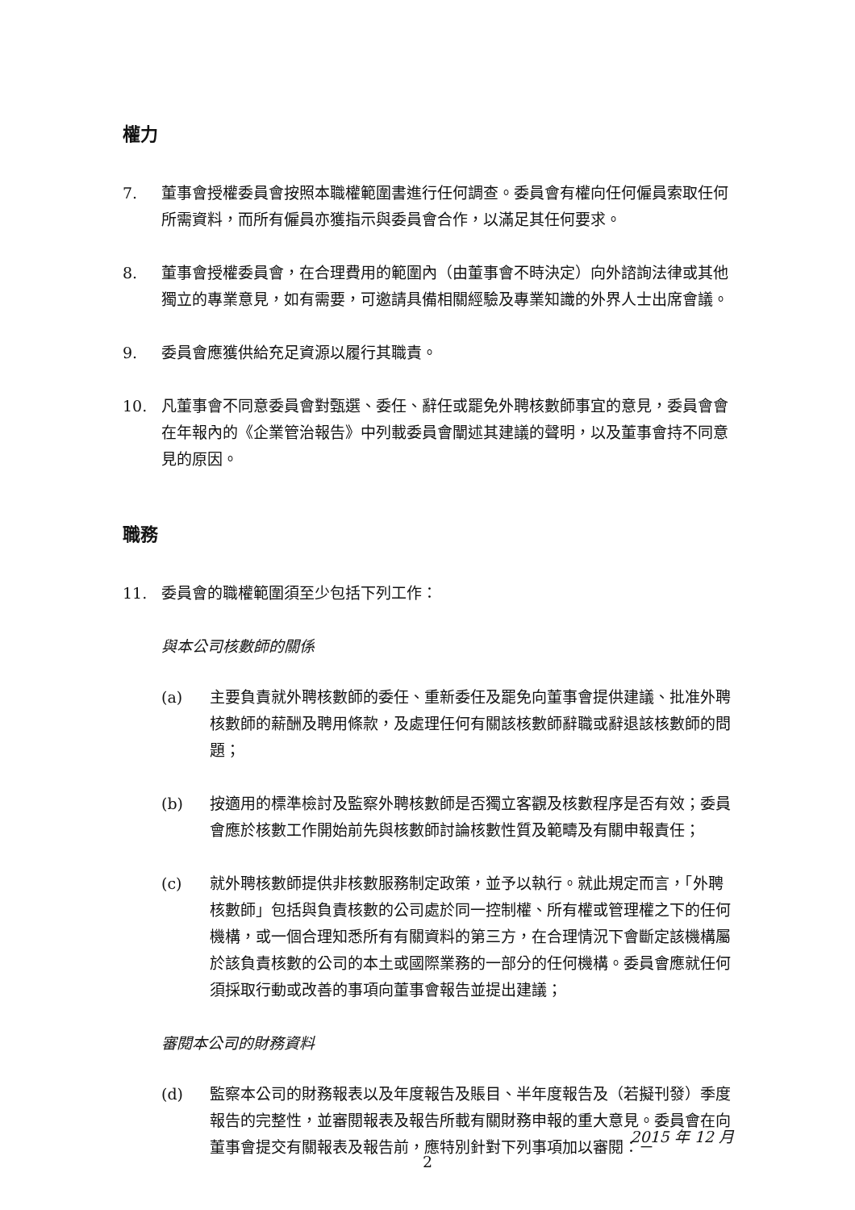權力
7. 董事會授權委員會按照本職權範圍書進行任何調查。委員會有權向任何僱員索取任何所需資料，而所有僱員亦獲指示與委員會合作，以滿足其任何要求。
8. 董事會授權委員會，在合理費用的範圍內（由董事會不時決定）向外諮詢法律或其他獨立的專業意見，如有需要，可邀請具備相關經驗及專業知識的外界人士出席會議。
9. 委員會應獲供給充足資源以履行其職責。
10. 凡董事會不同意委員會對甄選、委任、辭任或罷免外聘核數師事宜的意見，委員會會在年報內的《企業管治報告》中列載委員會闡述其建議的聲明，以及董事會持不同意見的原因。
職務
11. 委員會的職權範圍須至少包括下列工作：
與本公司核數師的關係
(a) 主要負責就外聘核數師的委任、重新委任及罷免向董事會提供建議、批准外聘核數師的薪酬及聘用條款，及處理任何有關該核數師辭職或辭退該核數師的問題；
(b) 按適用的標準檢討及監察外聘核數師是否獨立客觀及核數程序是否有效；委員會應於核數工作開始前先與核數師討論核數性質及範疇及有關申報責任；
(c) 就外聘核數師提供非核數服務制定政策，並予以執行。就此規定而言，「外聘核數師」包括與負責核數的公司處於同一控制權、所有權或管理權之下的任何機構，或一個合理知悉所有有關資料的第三方，在合理情況下會斷定該機構屬於該負責核數的公司的本土或國際業務的一部分的任何機構。委員會應就任何須採取行動或改善的事項向董事會報告並提出建議；
審閱本公司的財務資料
(d) 監察本公司的財務報表以及年度報告及賬目、半年度報告及（若擬刊發）季度報告的完整性，並審閱報表及報告所載有關財務申報的重大意見。委員會在向董事會提交有關報表及報告前，應特別針對下列事項加以審閱：－
2015 年 12 月
2